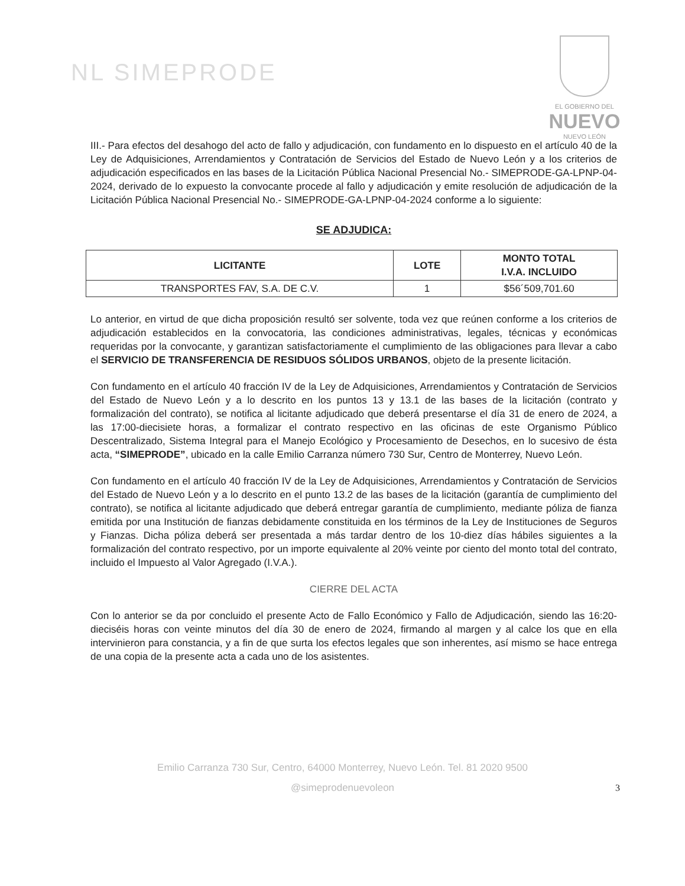NL SIMEPRODE
EL GOBIERNO DEL
NUEVO
NUEVO LEÓN
III.- Para efectos del desahogo del acto de fallo y adjudicación, con fundamento en lo dispuesto en el artículo 40 de la Ley de Adquisiciones, Arrendamientos y Contratación de Servicios del Estado de Nuevo León y a los criterios de adjudicación especificados en las bases de la Licitación Pública Nacional Presencial No.- SIMEPRODE-GA-LPNP-04-2024, derivado de lo expuesto la convocante procede al fallo y adjudicación y emite resolución de adjudicación de la Licitación Pública Nacional Presencial No.- SIMEPRODE-GA-LPNP-04-2024 conforme a lo siguiente:
SE ADJUDICA:
| LICITANTE | LOTE | MONTO TOTAL I.V.A. INCLUIDO |
| --- | --- | --- |
| TRANSPORTES FAV, S.A. DE C.V. | 1 | $56´509,701.60 |
Lo anterior, en virtud de que dicha proposición resultó ser solvente, toda vez que reúnen conforme a los criterios de adjudicación establecidos en la convocatoria, las condiciones administrativas, legales, técnicas y económicas requeridas por la convocante, y garantizan satisfactoriamente el cumplimiento de las obligaciones para llevar a cabo el SERVICIO DE TRANSFERENCIA DE RESIDUOS SÓLIDOS URBANOS, objeto de la presente licitación.
Con fundamento en el artículo 40 fracción IV de la Ley de Adquisiciones, Arrendamientos y Contratación de Servicios del Estado de Nuevo León y a lo descrito en los puntos 13 y 13.1 de las bases de la licitación (contrato y formalización del contrato), se notifica al licitante adjudicado que deberá presentarse el día 31 de enero de 2024, a las 17:00-diecisiete horas, a formalizar el contrato respectivo en las oficinas de este Organismo Público Descentralizado, Sistema Integral para el Manejo Ecológico y Procesamiento de Desechos, en lo sucesivo de ésta acta, “SIMEPRODE”, ubicado en la calle Emilio Carranza número 730 Sur, Centro de Monterrey, Nuevo León.
Con fundamento en el artículo 40 fracción IV de la Ley de Adquisiciones, Arrendamientos y Contratación de Servicios del Estado de Nuevo León y a lo descrito en el punto 13.2 de las bases de la licitación (garantía de cumplimiento del contrato), se notifica al licitante adjudicado que deberá entregar garantía de cumplimiento, mediante póliza de fianza emitida por una Institución de fianzas debidamente constituida en los términos de la Ley de Instituciones de Seguros y Fianzas. Dicha póliza deberá ser presentada a más tardar dentro de los 10-diez días hábiles siguientes a la formalización del contrato respectivo, por un importe equivalente al 20% veinte por ciento del monto total del contrato, incluido el Impuesto al Valor Agregado (I.V.A.).
CIERRE DEL ACTA
Con lo anterior se da por concluido el presente Acto de Fallo Económico y Fallo de Adjudicación, siendo las 16:20-dieciséis horas con veinte minutos del día 30 de enero de 2024, firmando al margen y al calce los que en ella intervinieron para constancia, y a fin de que surta los efectos legales que son inherentes, así mismo se hace entrega de una copia de la presente acta a cada uno de los asistentes.
3
Emilio Carranza 730 Sur, Centro, 64000 Monterrey, Nuevo León. Tel. 81 2020 9500
@simeprodenuevoleon